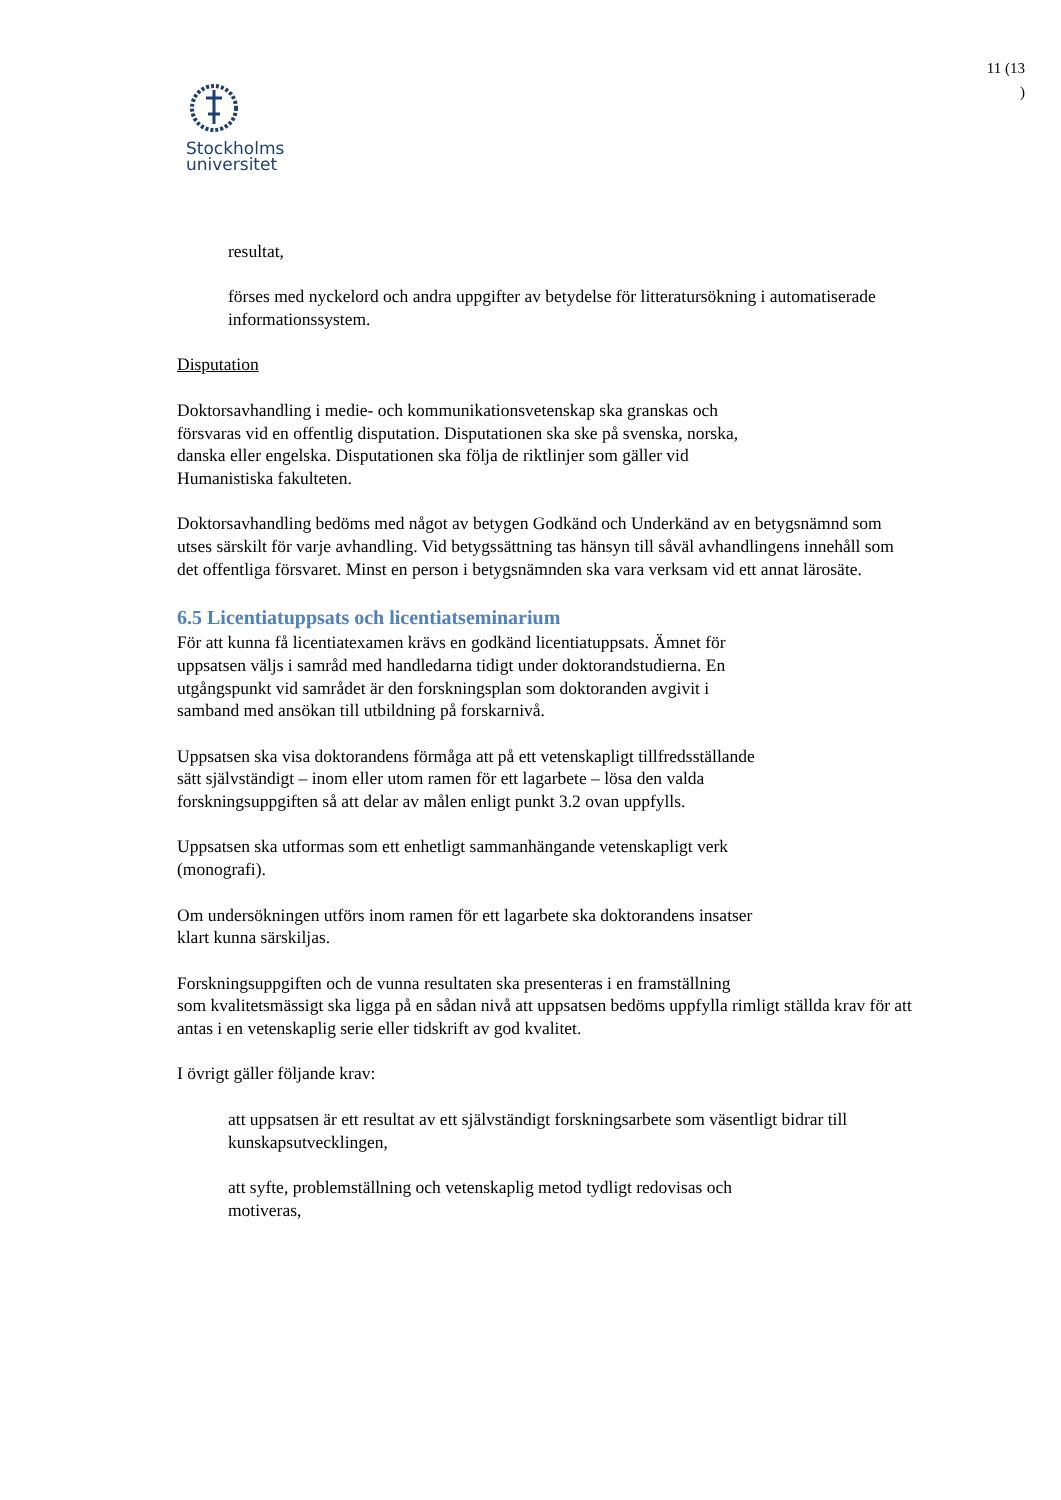11 (13
)
Stockholms
universitet
resultat,
förses med nyckelord och andra uppgifter av betydelse för litteratursökning i automatiserade informationssystem.
Disputation
Doktorsavhandling i medie- och kommunikationsvetenskap ska granskas och
försvaras vid en offentlig disputation. Disputationen ska ske på svenska, norska,
danska eller engelska. Disputationen ska följa de riktlinjer som gäller vid
Humanistiska fakulteten.
Doktorsavhandling bedöms med något av betygen Godkänd och Underkänd av en betygsnämnd som utses särskilt för varje avhandling. Vid betygssättning tas hänsyn till såväl avhandlingens innehåll som det offentliga försvaret. Minst en person i betygsnämnden ska vara verksam vid ett annat lärosäte.
6.5 Licentiatuppsats och licentiatseminarium
För att kunna få licentiatexamen krävs en godkänd licentiatuppsats. Ämnet för
uppsatsen väljs i samråd med handledarna tidigt under doktorandstudierna. En
utgångspunkt vid samrådet är den forskningsplan som doktoranden avgivit i
samband med ansökan till utbildning på forskarnivå.
Uppsatsen ska visa doktorandens förmåga att på ett vetenskapligt tillfredsställande
sätt självständigt – inom eller utom ramen för ett lagarbete – lösa den valda
forskningsuppgiften så att delar av målen enligt punkt 3.2 ovan uppfylls.
Uppsatsen ska utformas som ett enhetligt sammanhängande vetenskapligt verk
(monografi).
Om undersökningen utförs inom ramen för ett lagarbete ska doktorandens insatser
klart kunna särskiljas.
Forskningsuppgiften och de vunna resultaten ska presenteras i en framställning
som kvalitetsmässigt ska ligga på en sådan nivå att uppsatsen bedöms uppfylla rimligt ställda krav för att antas i en vetenskaplig serie eller tidskrift av god kvalitet.
I övrigt gäller följande krav:
att uppsatsen är ett resultat av ett självständigt forskningsarbete som väsentligt bidrar till kunskapsutvecklingen,
att syfte, problemställning och vetenskaplig metod tydligt redovisas och
motiveras,